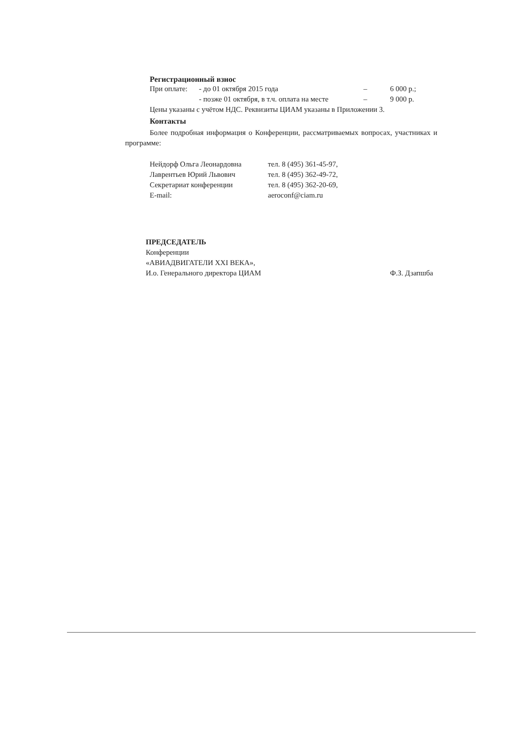Регистрационный взнос
| При оплате: | - до 01 октября 2015 года | – | 6 000 р.; |
| | - позже 01 октября, в т.ч. оплата на месте | – | 9 000 р. |
Цены указаны с учётом НДС. Реквизиты ЦИАМ указаны в Приложении 3.
Контакты
Более подробная информация о Конференции, рассматриваемых вопросах, участниках и программе:
| Нейдорф Ольга Леонардовна | тел. 8 (495) 361-45-97, |
| Лаврентьев Юрий Львович | тел. 8 (495) 362-49-72, |
| Секретариат конференции | тел. 8 (495) 362-20-69, |
| E-mail: | aeroconf@ciam.ru |
ПРЕДСЕДАТЕЛЬ
Конференции
«АВИАДВИГАТЕЛИ XXI ВЕКА»,
И.о. Генерального директора ЦИАМ
Ф.З. Дзапшба